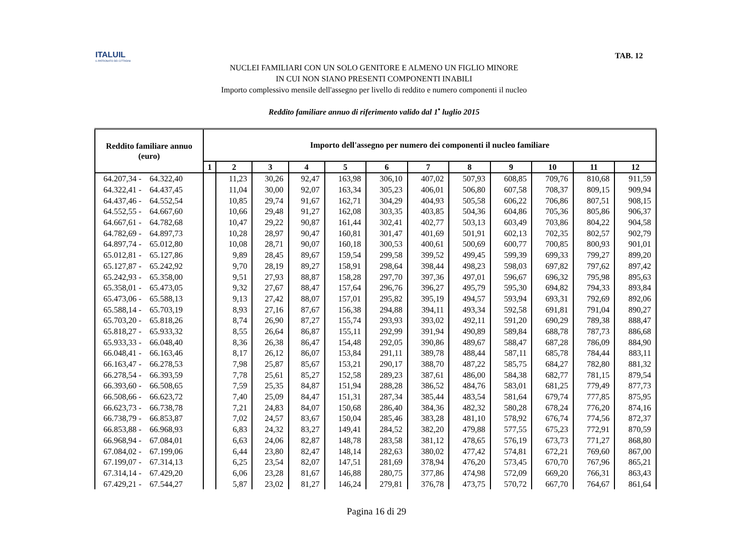ITALUIL
IL PATRONATO DEI CITTADINI
TAB. 12
NUCLEI FAMILIARI CON UN SOLO GENITORE E ALMENO UN FIGLIO MINORE
IN CUI NON SIANO PRESENTI COMPONENTI INABILI
Importo complessivo mensile dell'assegno per livello di reddito e numero componenti il nucleo
Reddito familiare annuo di riferimento valido dal 1<sup>•</sup> luglio 2015
| Reddito familiare annuo (euro) | Importo dell'assegno per numero dei componenti il nucleo familiare | | | | | | | | | | | |
| --- | --- | --- | --- | --- | --- | --- | --- | --- | --- | --- | --- | --- |
| | 1 | 2 | 3 | 4 | 5 | 6 | 7 | 8 | 9 | 10 | 11 | 12 |
| 64.207,34 - 64.322,40 | | 11,23 | 30,26 | 92,47 | 163,98 | 306,10 | 407,02 | 507,93 | 608,85 | 709,76 | 810,68 | 911,59 |
| 64.322,41 - 64.437,45 | | 11,04 | 30,00 | 92,07 | 163,34 | 305,23 | 406,01 | 506,80 | 607,58 | 708,37 | 809,15 | 909,94 |
| 64.437,46 - 64.552,54 | | 10,85 | 29,74 | 91,67 | 162,71 | 304,29 | 404,93 | 505,58 | 606,22 | 706,86 | 807,51 | 908,15 |
| 64.552,55 - 64.667,60 | | 10,66 | 29,48 | 91,27 | 162,08 | 303,35 | 403,85 | 504,36 | 604,86 | 705,36 | 805,86 | 906,37 |
| 64.667,61 - 64.782,68 | | 10,47 | 29,22 | 90,87 | 161,44 | 302,41 | 402,77 | 503,13 | 603,49 | 703,86 | 804,22 | 904,58 |
| 64.782,69 - 64.897,73 | | 10,28 | 28,97 | 90,47 | 160,81 | 301,47 | 401,69 | 501,91 | 602,13 | 702,35 | 802,57 | 902,79 |
| 64.897,74 - 65.012,80 | | 10,08 | 28,71 | 90,07 | 160,18 | 300,53 | 400,61 | 500,69 | 600,77 | 700,85 | 800,93 | 901,01 |
| 65.012,81 - 65.127,86 | | 9,89 | 28,45 | 89,67 | 159,54 | 299,58 | 399,52 | 499,45 | 599,39 | 699,33 | 799,27 | 899,20 |
| 65.127,87 - 65.242,92 | | 9,70 | 28,19 | 89,27 | 158,91 | 298,64 | 398,44 | 498,23 | 598,03 | 697,82 | 797,62 | 897,42 |
| 65.242,93 - 65.358,00 | | 9,51 | 27,93 | 88,87 | 158,28 | 297,70 | 397,36 | 497,01 | 596,67 | 696,32 | 795,98 | 895,63 |
| 65.358,01 - 65.473,05 | | 9,32 | 27,67 | 88,47 | 157,64 | 296,76 | 396,27 | 495,79 | 595,30 | 694,82 | 794,33 | 893,84 |
| 65.473,06 - 65.588,13 | | 9,13 | 27,42 | 88,07 | 157,01 | 295,82 | 395,19 | 494,57 | 593,94 | 693,31 | 792,69 | 892,06 |
| 65.588,14 - 65.703,19 | | 8,93 | 27,16 | 87,67 | 156,38 | 294,88 | 394,11 | 493,34 | 592,58 | 691,81 | 791,04 | 890,27 |
| 65.703,20 - 65.818,26 | | 8,74 | 26,90 | 87,27 | 155,74 | 293,93 | 393,02 | 492,11 | 591,20 | 690,29 | 789,38 | 888,47 |
| 65.818,27 - 65.933,32 | | 8,55 | 26,64 | 86,87 | 155,11 | 292,99 | 391,94 | 490,89 | 589,84 | 688,78 | 787,73 | 886,68 |
| 65.933,33 - 66.048,40 | | 8,36 | 26,38 | 86,47 | 154,48 | 292,05 | 390,86 | 489,67 | 588,47 | 687,28 | 786,09 | 884,90 |
| 66.048,41 - 66.163,46 | | 8,17 | 26,12 | 86,07 | 153,84 | 291,11 | 389,78 | 488,44 | 587,11 | 685,78 | 784,44 | 883,11 |
| 66.163,47 - 66.278,53 | | 7,98 | 25,87 | 85,67 | 153,21 | 290,17 | 388,70 | 487,22 | 585,75 | 684,27 | 782,80 | 881,32 |
| 66.278,54 - 66.393,59 | | 7,78 | 25,61 | 85,27 | 152,58 | 289,23 | 387,61 | 486,00 | 584,38 | 682,77 | 781,15 | 879,54 |
| 66.393,60 - 66.508,65 | | 7,59 | 25,35 | 84,87 | 151,94 | 288,28 | 386,52 | 484,76 | 583,01 | 681,25 | 779,49 | 877,73 |
| 66.508,66 - 66.623,72 | | 7,40 | 25,09 | 84,47 | 151,31 | 287,34 | 385,44 | 483,54 | 581,64 | 679,74 | 777,85 | 875,95 |
| 66.623,73 - 66.738,78 | | 7,21 | 24,83 | 84,07 | 150,68 | 286,40 | 384,36 | 482,32 | 580,28 | 678,24 | 776,20 | 874,16 |
| 66.738,79 - 66.853,87 | | 7,02 | 24,57 | 83,67 | 150,04 | 285,46 | 383,28 | 481,10 | 578,92 | 676,74 | 774,56 | 872,37 |
| 66.853,88 - 66.968,93 | | 6,83 | 24,32 | 83,27 | 149,41 | 284,52 | 382,20 | 479,88 | 577,55 | 675,23 | 772,91 | 870,59 |
| 66.968,94 - 67.084,01 | | 6,63 | 24,06 | 82,87 | 148,78 | 283,58 | 381,12 | 478,65 | 576,19 | 673,73 | 771,27 | 868,80 |
| 67.084,02 - 67.199,06 | | 6,44 | 23,80 | 82,47 | 148,14 | 282,63 | 380,02 | 477,42 | 574,81 | 672,21 | 769,60 | 867,00 |
| 67.199,07 - 67.314,13 | | 6,25 | 23,54 | 82,07 | 147,51 | 281,69 | 378,94 | 476,20 | 573,45 | 670,70 | 767,96 | 865,21 |
| 67.314,14 - 67.429,20 | | 6,06 | 23,28 | 81,67 | 146,88 | 280,75 | 377,86 | 474,98 | 572,09 | 669,20 | 766,31 | 863,43 |
| 67.429,21 - 67.544,27 | | 5,87 | 23,02 | 81,27 | 146,24 | 279,81 | 376,78 | 473,75 | 570,72 | 667,70 | 764,67 | 861,64 |
Pagina 16 di 29